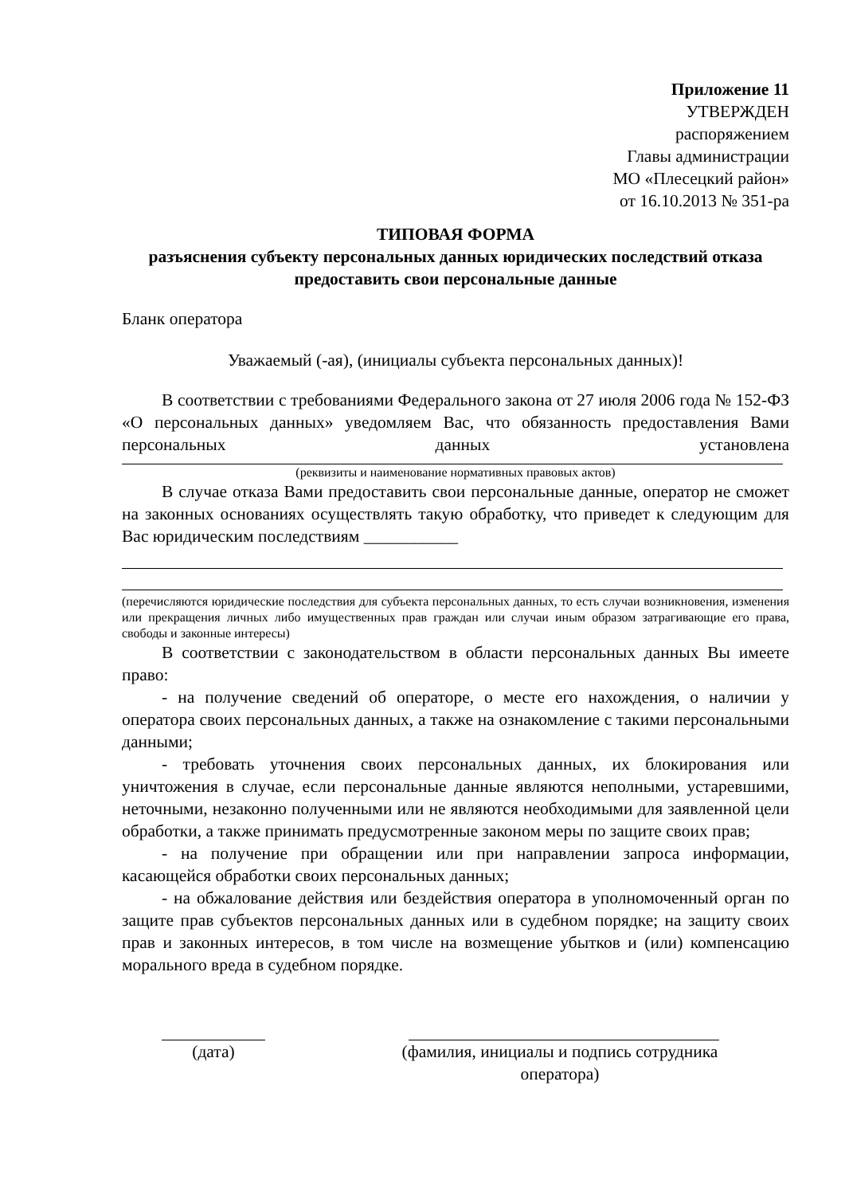Приложение 11
УТВЕРЖДЕН
распоряжением
Главы администрации
МО «Плесецкий район»
от 16.10.2013 № 351-ра
ТИПОВАЯ ФОРМА
разъяснения субъекту персональных данных юридических последствий отказа предоставить свои персональные данные
Бланк оператора
Уважаемый (-ая), (инициалы субъекта персональных данных)!
В соответствии с требованиями Федерального закона от 27 июля 2006 года № 152-ФЗ «О персональных данных» уведомляем Вас, что обязанность предоставления Вами персональных данных установлена
(реквизиты и наименование нормативных правовых актов)
В случае отказа Вами предоставить свои персональные данные, оператор не сможет на законных основаниях осуществлять такую обработку, что приведет к следующим для Вас юридическим последствиям ___________
(перечисляются юридические последствия для субъекта персональных данных, то есть случаи возникновения, изменения или прекращения личных либо имущественных прав граждан или случаи иным образом затрагивающие его права, свободы и законные интересы)
В соответствии с законодательством в области персональных данных Вы имеете право:
- на получение сведений об операторе, о месте его нахождения, о наличии у оператора своих персональных данных, а также на ознакомление с такими персональными данными;
- требовать уточнения своих персональных данных, их блокирования или уничтожения в случае, если персональные данные являются неполными, устаревшими, неточными, незаконно полученными или не являются необходимыми для заявленной цели обработки, а также принимать предусмотренные законом меры по защите своих прав;
- на получение при обращении или при направлении запроса информации, касающейся обработки своих персональных данных;
- на обжалование действия или бездействия оператора в уполномоченный орган по защите прав субъектов персональных данных или в судебном порядке; на защиту своих прав и законных интересов, в том числе на возмещение убытков и (или) компенсацию морального вреда в судебном порядке.
(дата) (фамилия, инициалы и подпись сотрудника оператора)